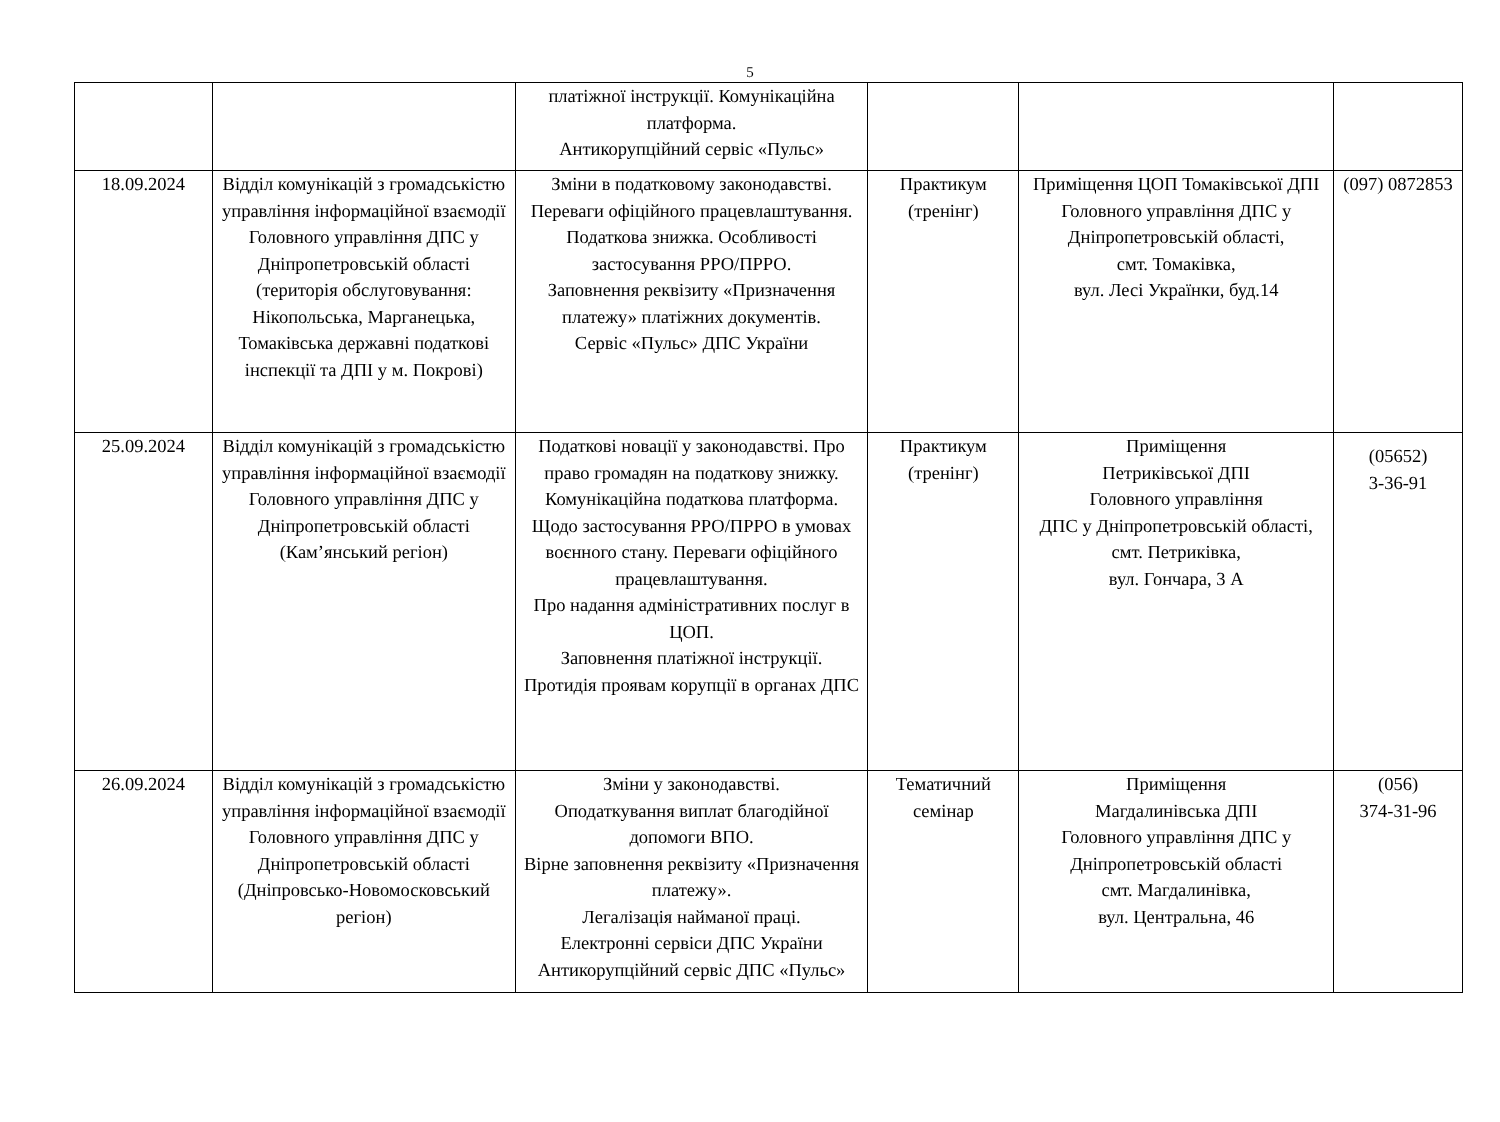5
| | | платіжної інструкції. Комунікаційна платформа. Антикорупційний сервіс «Пульс» | | | |
| 18.09.2024 | Відділ комунікацій з громадськістю управління інформаційної взаємодії Головного управління ДПС у Дніпропетровській області (територія обслуговування: Нікопольська, Марганецька, Томаківська державні податкові інспекції та ДПІ у м. Покрові) | Зміни в податковому законодавстві. Переваги офіційного працевлаштування. Податкова знижка. Особливості застосування РРО/ПРРО. Заповнення реквізиту «Призначення платежу» платіжних документів. Сервіс «Пульс» ДПС України | Практикум (тренінг) | Приміщення ЦОП Томаківської ДПІ Головного управління ДПС у Дніпропетровській області, смт. Томаківка, вул. Лесі Українки, буд.14 | (097) 0872853 |
| 25.09.2024 | Відділ комунікацій з громадськістю управління інформаційної взаємодії Головного управління ДПС у Дніпропетровській області (Кам’янський регіон) | Податкові новації у законодавстві. Про право громадян на податкову знижку. Комунікаційна податкова платформа. Щодо застосування РРО/ПРРО в умовах воєнного стану. Переваги офіційного працевлаштування. Про надання адміністративних послуг в ЦОП. Заповнення платіжної інструкції. Протидія проявам корупції в органах ДПС | Практикум (тренінг) | Приміщення Петриківської ДПІ Головного управління ДПС у Дніпропетровській області, смт. Петриківка, вул. Гончара, 3 А | (05652) 3-36-91 |
| 26.09.2024 | Відділ комунікацій з громадськістю управління інформаційної взаємодії Головного управління ДПС у Дніпропетровській області (Дніпровсько-Новомосковський регіон) | Зміни у законодавстві. Оподаткування виплат благодійної допомоги ВПО. Вірне заповнення реквізиту «Призначення платежу». Легалізація найманої праці. Електронні сервіси ДПС України Антикорупційний сервіс ДПС «Пульс» | Тематичний семінар | Приміщення Магдалинівська ДПІ Головного управління ДПС у Дніпропетровській області смт. Магдалинівка, вул. Центральна, 46 | (056) 374-31-96 |